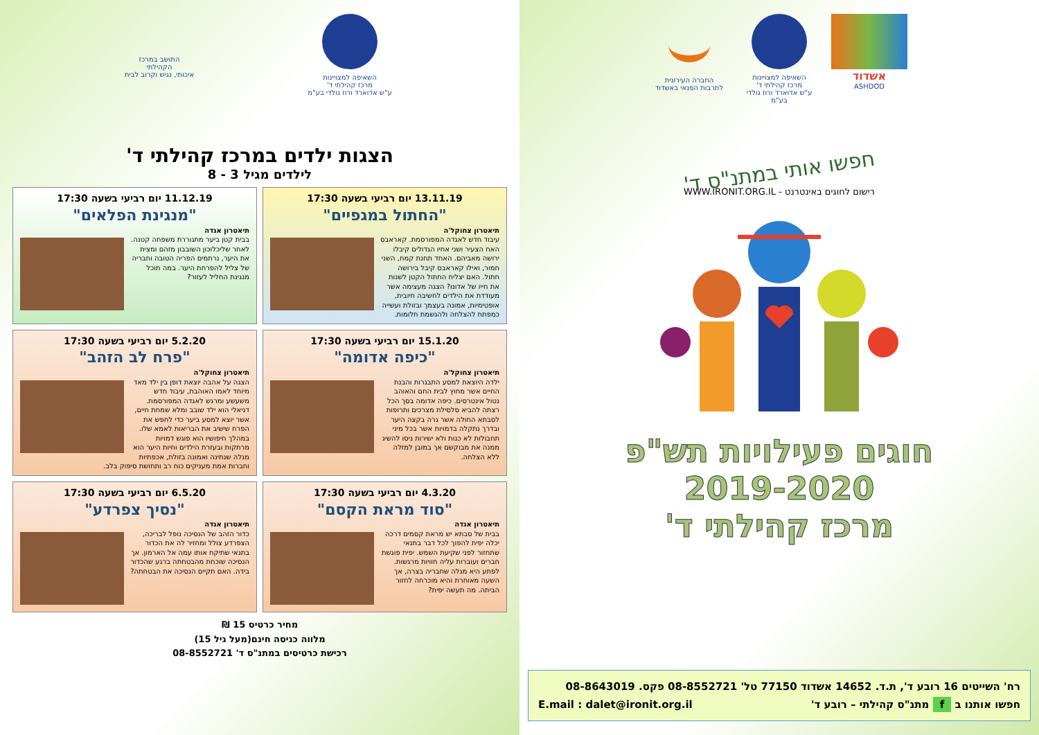אשדוד
ASHDOD
השאיפה למצויינות
מרכז קהילתי ד'
ע"ש אדוארד ורוז גולדי בע"מ
החברה העירונית
לתרבות הפנאי באשדוד
חפשו אותי במתנ"ס ד'
רישום לחוגים באינטרנט - WWW.IRONIT.ORG.IL
חוגים פעילויות תש"פ
2019-2020
מרכז קהילתי ד'
רח' השייטים 16 רובע ד', ת.ד. 14652 אשדוד 77150 טל' 08-8552721 פקס. 08-8643019
חפשו אותנו ב f מתנ"ס קהילתי – רובע ד' E.mail : dalet@ironit.org.il
השאיפה למצויינות
מרכז קהילתי ד'
ע"ש אדוארד ורוז גולדי בע"מ
התושב במרכז
הקהילתי
איכותי, נגיש וקרוב לבית
הצגות ילדים במרכז קהילתי ד'
לילדים מגיל 3 - 8
13.11.19 יום רביעי בשעה 17:30
"החתול במגפיים"
תיאטרון צחוקל'ה
עיבוד חדש לאגדה המפורסמת. קאראבס האח הצעיר ושני אחיו הגדולים קיבלו ירושה מאביהם. האחד תחנת קמח, השני חמור, ואילו קאראבס קיבל בירושה חתול. האם יצליח החתול הקטן לשנות את חייו של אדונו? הצגה מעצימה אשר מעודדת את הילדים לחשיבה חיובית, אופטימיות, אמונה בעצמך ובזולת ועשייה כמפתח להצלחה ולהגשמת חלומות.
11.12.19 יום רביעי בשעה 17:30
"מנגינת הפלאים"
תיאטרון אגדה
בבית קטן ביער מתגוררת משפחה קטנה. לאחר שליכלוכון השובבון מזהם ומצית את היער, נרתמים הפריה הטובה וחבריה של צליל להפרחת היער. במה תוכל מנגינת החליל לעזור?
15.1.20 יום רביעי בשעה 17:30
"כיפה אדומה"
תיאטרון צחוקל'ה
ילדה היוצאת למסע התבגרות והבנת החיים אשר מחוץ לבית החם והאוהב נטול אינטרסים. כיפה אדומה בסך הכל רצתה להביא סלסילת מצרכים ותרופות לסבתא החולה אשר גרה בקצה היער ובדרך נתקלה בדמויות אשר בכל מיני תחבולות לא כנות ולא ישירות ניסו להשיג ממנה את מבוקשם אך במובן למזלה ללא הצלחה.
5.2.20 יום רביעי בשעה 17:30
"פרח לב הזהב"
תיאטרון צחוקל'ה
הצגה על אהבה יוצאת דופן בין ילד מאד מיוחד לאמו האוהבת, עיבוד חדש משעשע ומרגש לאגדה המפורסמת. דניאלי הוא ילד שובב ומלא שמחת חיים, אשר יוצא למסע ביער כדי לחפש את הפרח שישיב את הבריאות לאמא שלו. במהלך חיפושיו הוא פוגש דמויות מרתקות ובעזרת הילדים וחיות היער הוא מגלה שנתינה ואמונה בזולת, אכפתיות וחברות אמת מעניקים כוח רב ותחושת סיפוק בלב.
4.3.20 יום רביעי בשעה 17:30
"סוד מראת הקסם"
תיאטרון אגדה
בבית של סבתא יש מראת קסמים דרכה יכלה יפית להפוך לכל דבר בתנאי שתחזור לפני שקיעת השמש. יפית פוגשת חברים ועוברות עליה חוויות מרגשות. לפתע היא מגלה שחבריה בצרה, אך השעה מאוחרת והיא מוכרחה לחזור הביתה. מה תעשה יפית?
6.5.20 יום רביעי בשעה 17:30
"נסיך צפרדע"
תיאטרון אגדה
כדור הזהב של הנסיכה נופל לבריכה, הצפרדע צולל ומחזיר לה את הכדור בתנאי שתיקח אותו עמה אל הארמון. אך הנסיכה שוכחת מהבטחתה ברגע שהכדור בידה. האם תקיים הנסיכה את הבטחתה?
מחיר כרטיס 15 ₪
מלווה כניסה חינם(מעל גיל 15)
רכישת כרטיסים במתנ"ס ד' 08-8552721